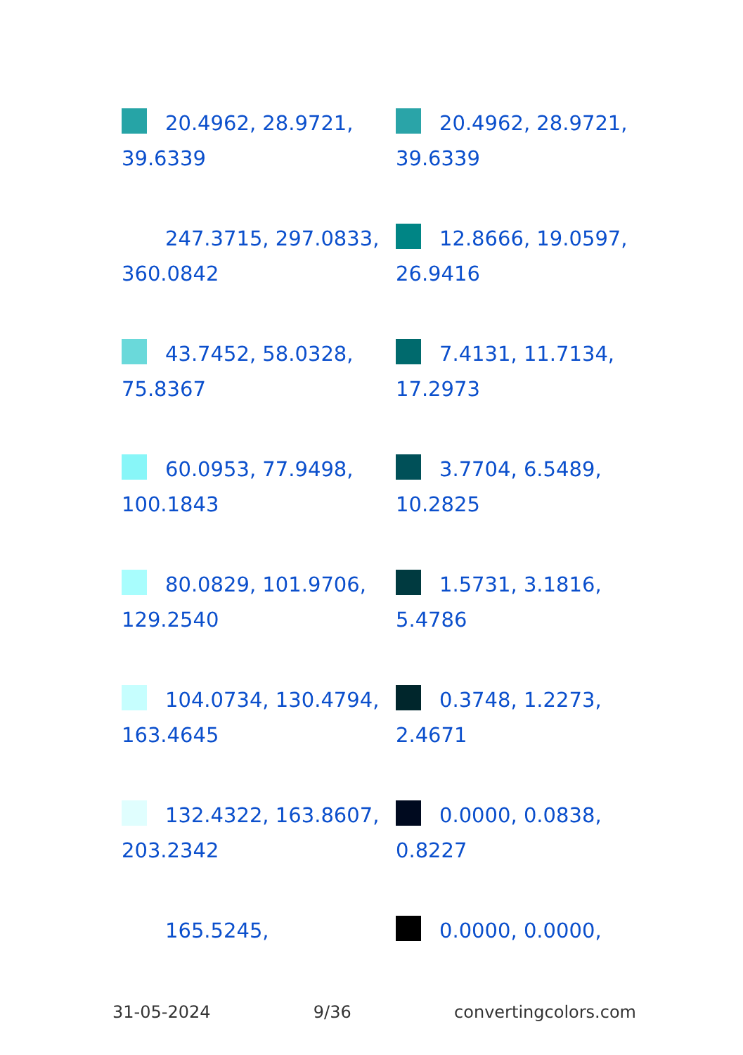20.4962, 28.9721, 39.6339
20.4962, 28.9721, 39.6339
247.3715, 297.0833, 360.0842
12.8666, 19.0597, 26.9416
43.7452, 58.0328, 75.8367
7.4131, 11.7134, 17.2973
60.0953, 77.9498, 100.1843
3.7704, 6.5489, 10.2825
80.0829, 101.9706, 129.2540
1.5731, 3.1816, 5.4786
104.0734, 130.4794, 163.4645
0.3748, 1.2273, 2.4671
132.4322, 163.8607, 203.2342
0.0000, 0.0838, 0.8227
165.5245,
0.0000, 0.0000,
31-05-2024 9/36 convertingcolors.com